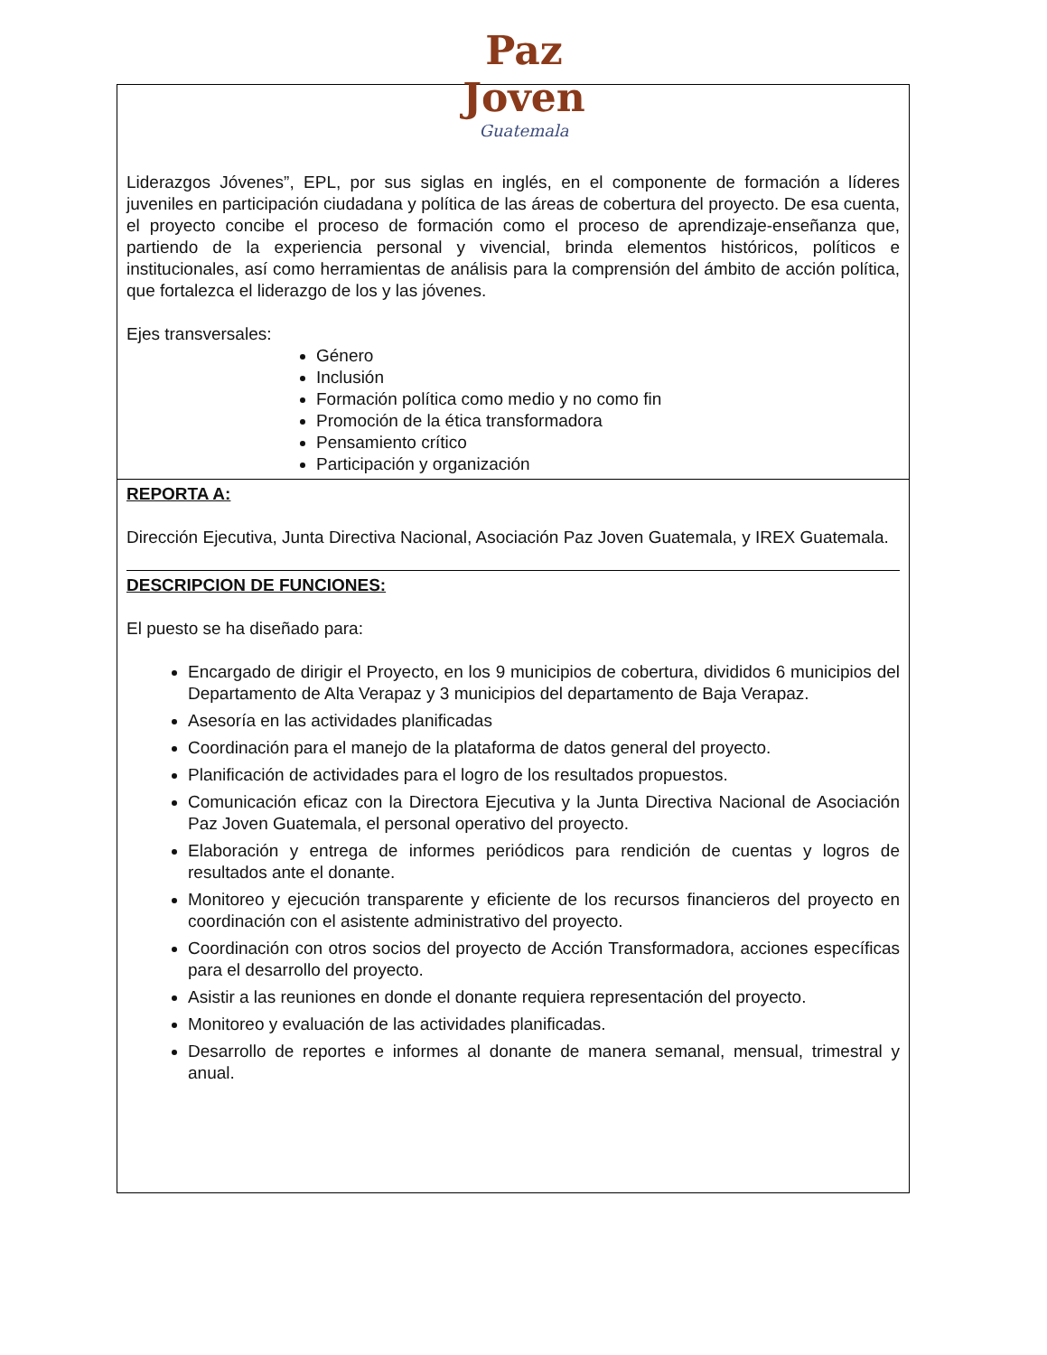Paz
Joven
Guatemala
| Liderazgos Jóvenes”, EPL, por sus siglas en inglés, en el componente de formación a líderes juveniles en participación ciudadana y política de las áreas de cobertura del proyecto. De esa cuenta, el proyecto concibe el proceso de formación como el proceso de aprendizaje-enseñanza que, partiendo de la experiencia personal y vivencial, brinda elementos históricos, políticos e institucionales, así como herramientas de análisis para la comprensión del ámbito de acción política, que fortalezca el liderazgo de los y las jóvenes. Ejes transversales: Género Inclusión Formación política como medio y no como fin Promoción de la ética transformadora Pensamiento crítico Participación y organización |
| REPORTA A: Dirección Ejecutiva, Junta Directiva Nacional, Asociación Paz Joven Guatemala, y IREX Guatemala. DESCRIPCION DE FUNCIONES: El puesto se ha diseñado para: Encargado de dirigir el Proyecto, en los 9 municipios de cobertura, divididos 6 municipios del Departamento de Alta Verapaz y 3 municipios del departamento de Baja Verapaz. Asesoría en las actividades planificadas Coordinación para el manejo de la plataforma de datos general del proyecto. Planificación de actividades para el logro de los resultados propuestos. Comunicación eficaz con la Directora Ejecutiva y la Junta Directiva Nacional de Asociación Paz Joven Guatemala, el personal operativo del proyecto. Elaboración y entrega de informes periódicos para rendición de cuentas y logros de resultados ante el donante. Monitoreo y ejecución transparente y eficiente de los recursos financieros del proyecto en coordinación con el asistente administrativo del proyecto. Coordinación con otros socios del proyecto de Acción Transformadora, acciones específicas para el desarrollo del proyecto. Asistir a las reuniones en donde el donante requiera representación del proyecto. Monitoreo y evaluación de las actividades planificadas. Desarrollo de reportes e informes al donante de manera semanal, mensual, trimestral y anual. |